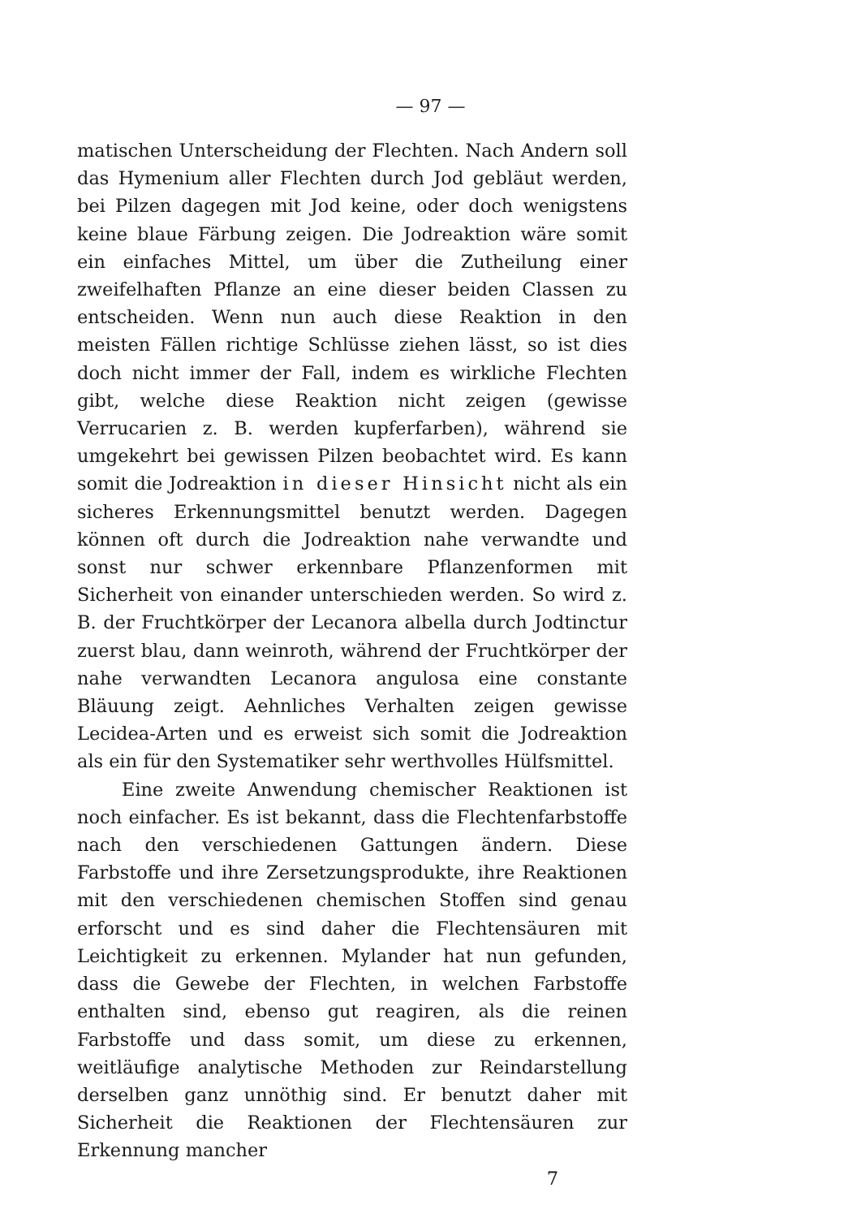— 97 —
matischen Unterscheidung der Flechten. Nach Andern soll das Hymenium aller Flechten durch Jod gebläut werden, bei Pilzen dagegen mit Jod keine, oder doch wenigstens keine blaue Färbung zeigen. Die Jodreaktion wäre somit ein einfaches Mittel, um über die Zutheilung einer zweifelhaften Pflanze an eine dieser beiden Classen zu entscheiden. Wenn nun auch diese Reaktion in den meisten Fällen richtige Schlüsse ziehen lässt, so ist dies doch nicht immer der Fall, indem es wirkliche Flechten gibt, welche diese Reaktion nicht zeigen (gewisse Verrucarien z. B. werden kupferfarben), während sie umgekehrt bei gewissen Pilzen beobachtet wird. Es kann somit die Jodreaktion in dieser Hinsicht nicht als ein sicheres Erkennungsmittel benutzt werden. Dagegen können oft durch die Jodreaktion nahe verwandte und sonst nur schwer erkennbare Pflanzenformen mit Sicherheit von einander unterschieden werden. So wird z. B. der Fruchtkörper der Lecanora albella durch Jodtinctur zuerst blau, dann weinroth, während der Fruchtkörper der nahe verwandten Lecanora angulosa eine constante Bläuung zeigt. Aehnliches Verhalten zeigen gewisse Lecidea-Arten und es erweist sich somit die Jodreaktion als ein für den Systematiker sehr werthvolles Hülfsmittel.
Eine zweite Anwendung chemischer Reaktionen ist noch einfacher. Es ist bekannt, dass die Flechtenfarbstoffe nach den verschiedenen Gattungen ändern. Diese Farbstoffe und ihre Zersetzungsprodukte, ihre Reaktionen mit den verschiedenen chemischen Stoffen sind genau erforscht und es sind daher die Flechtensäuren mit Leichtigkeit zu erkennen. Mylander hat nun gefunden, dass die Gewebe der Flechten, in welchen Farbstoffe enthalten sind, ebenso gut reagiren, als die reinen Farbstoffe und dass somit, um diese zu erkennen, weitläufige analytische Methoden zur Reindarstellung derselben ganz unnöthig sind. Er benutzt daher mit Sicherheit die Reaktionen der Flechtensäuren zur Erkennung mancher
7